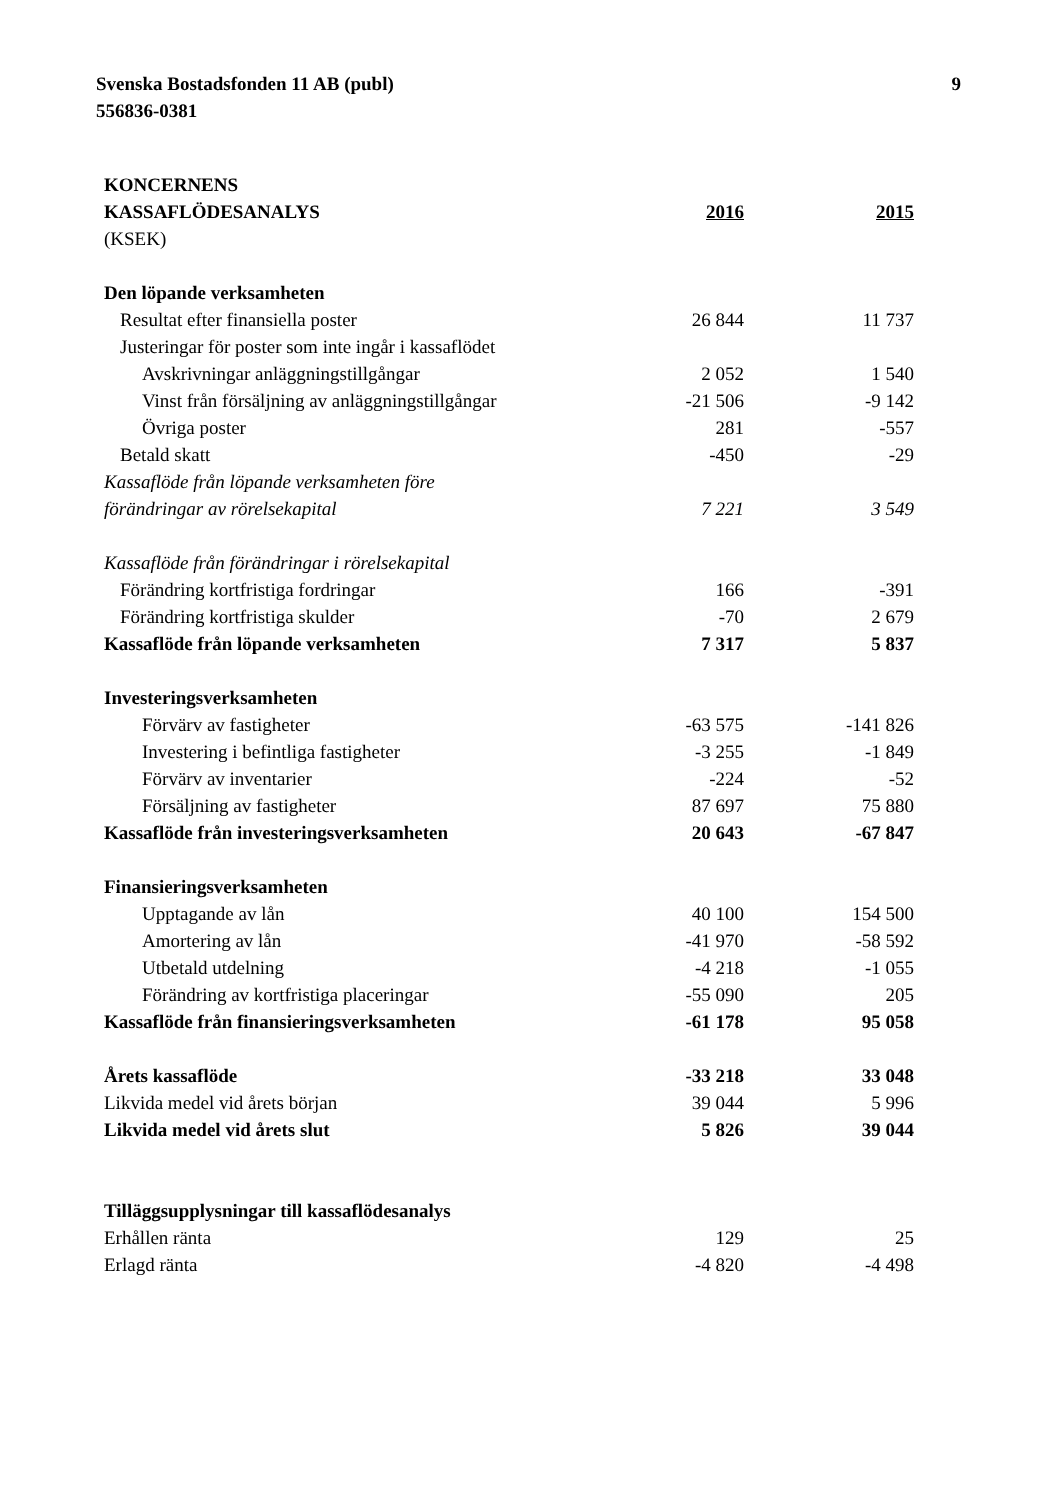Svenska Bostadsfonden 11 AB (publ)
556836-0381
9
| KONCERNENS | | |
| KASSAFLÖDESANALYS | 2016 | 2015 |
| (KSEK) | | |
| Den löpande verksamheten | | |
| Resultat efter finansiella poster | 26 844 | 11 737 |
| Justeringar för poster som inte ingår i kassaflödet | | |
| Avskrivningar anläggningstillgångar | 2 052 | 1 540 |
| Vinst från försäljning av anläggningstillgångar | -21 506 | -9 142 |
| Övriga poster | 281 | -557 |
| Betald skatt | -450 | -29 |
| Kassaflöde från löpande verksamheten före | | |
| förändringar av rörelsekapital | 7 221 | 3 549 |
| Kassaflöde från förändringar i rörelsekapital | | |
| Förändring kortfristiga fordringar | 166 | -391 |
| Förändring kortfristiga skulder | -70 | 2 679 |
| Kassaflöde från löpande verksamheten | 7 317 | 5 837 |
| Investeringsverksamheten | | |
| Förvärv av fastigheter | -63 575 | -141 826 |
| Investering i befintliga fastigheter | -3 255 | -1 849 |
| Förvärv av inventarier | -224 | -52 |
| Försäljning av fastigheter | 87 697 | 75 880 |
| Kassaflöde från investeringsverksamheten | 20 643 | -67 847 |
| Finansieringsverksamheten | | |
| Upptagande av lån | 40 100 | 154 500 |
| Amortering av lån | -41 970 | -58 592 |
| Utbetald utdelning | -4 218 | -1 055 |
| Förändring av kortfristiga placeringar | -55 090 | 205 |
| Kassaflöde från finansieringsverksamheten | -61 178 | 95 058 |
| Årets kassaflöde | -33 218 | 33 048 |
| Likvida medel vid årets början | 39 044 | 5 996 |
| Likvida medel vid årets slut | 5 826 | 39 044 |
| Tilläggsupplysningar till kassaflödesanalys | | |
| Erhållen ränta | 129 | 25 |
| Erlagd ränta | -4 820 | -4 498 |